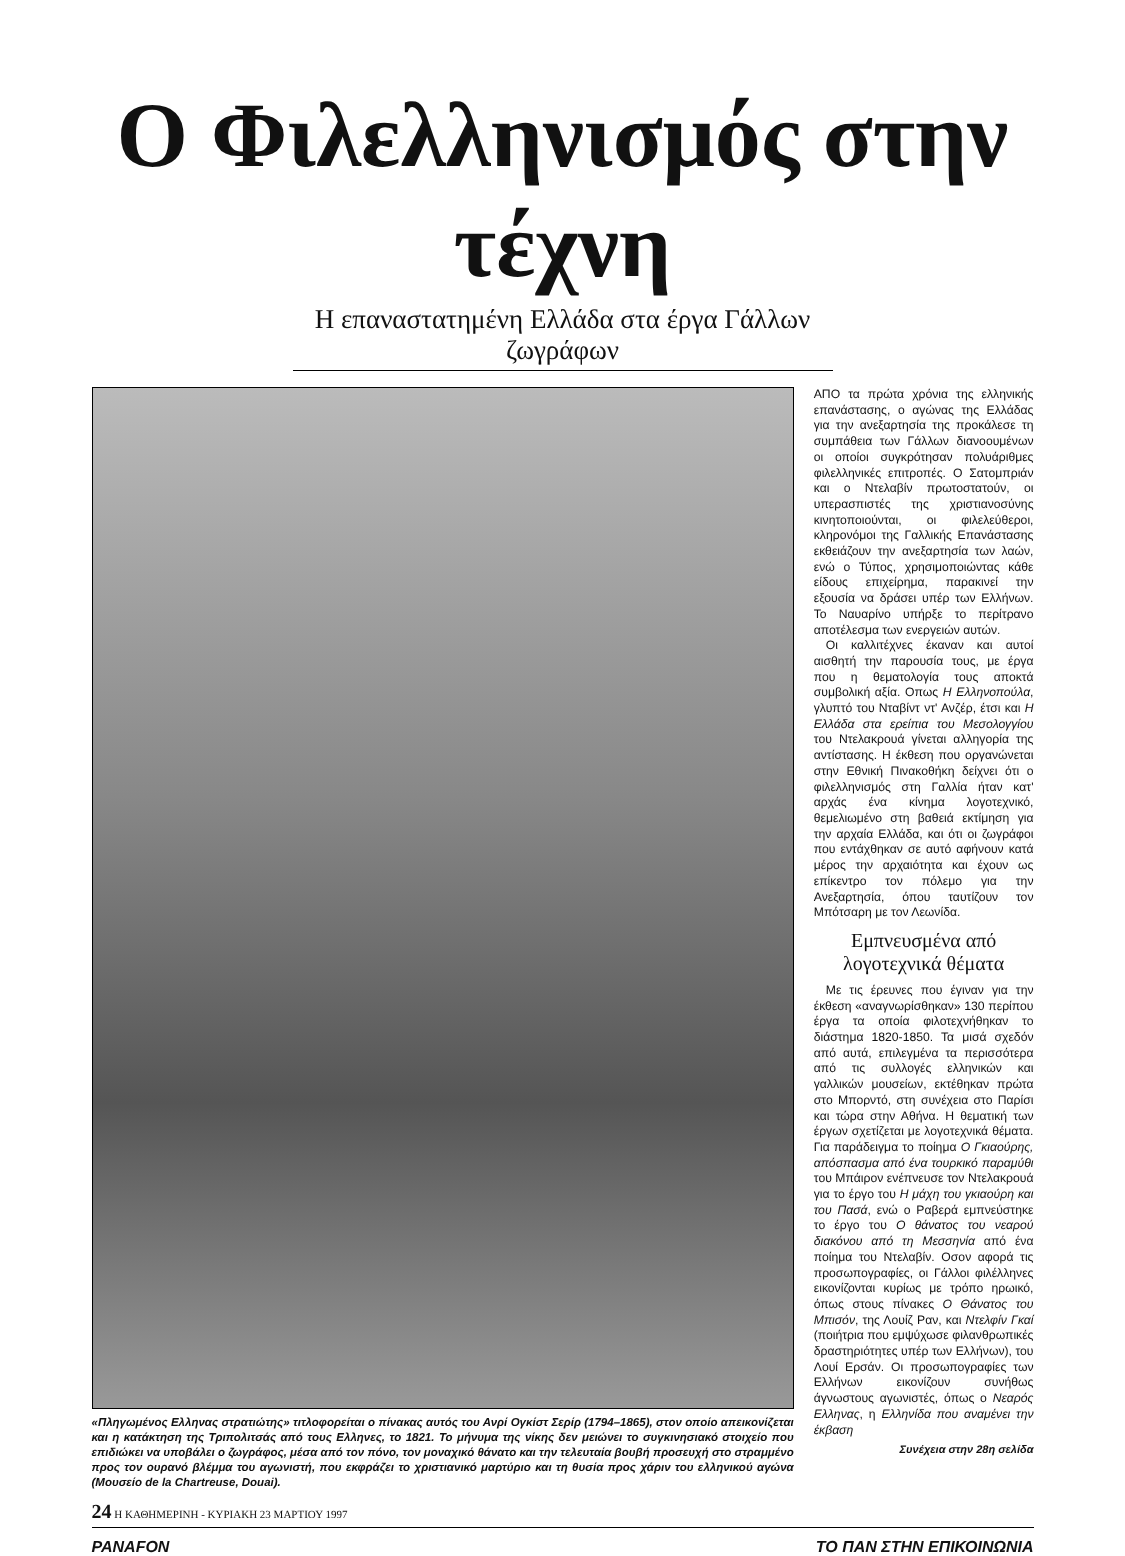Ο Φιλελληνισμός στην τέχνη
Η επαναστατημένη Ελλάδα στα έργα Γάλλων ζωγράφων
«Πληγωμένος Ελληνας στρατιώτης» τιτλοφορείται ο πίνακας αυτός του Ανρί Ογκίστ Σερίρ (1794–1865), στον οποίο απεικονίζεται και η κατάκτηση της Τριπολιτσάς από τους Ελληνες, το 1821. Το μήνυμα της νίκης δεν μειώνει το συγκινησιακό στοιχείο που επιδιώκει να υποβάλει ο ζωγράφος, μέσα από τον πόνο, τον μοναχικό θάνατο και την τελευταία βουβή προσευχή στο στραμμένο προς τον ουρανό βλέμμα του αγωνιστή, που εκφράζει το χριστιανικό μαρτύριο και τη θυσία προς χάριν του ελληνικού αγώνα (Μουσείο de la Chartreuse, Douai).
ΑΠΟ τα πρώτα χρόνια της ελληνικής επανάστασης, ο αγώνας της Ελλάδας για την ανεξαρτησία της προκάλεσε τη συμπάθεια των Γάλλων διανοουμένων οι οποίοι συγκρότησαν πολυάριθμες φιλελληνικές επιτροπές. Ο Σατομπριάν και ο Ντελαβίν πρωτοστατούν, οι υπερασπιστές της χριστιανοσύνης κινητοποιούνται, οι φιλελεύθεροι, κληρονόμοι της Γαλλικής Επανάστασης εκθειάζουν την ανεξαρτησία των λαών, ενώ ο Τύπος, χρησιμοποιώντας κάθε είδους επιχείρημα, παρακινεί την εξουσία να δράσει υπέρ των Ελλήνων. Το Ναυαρίνο υπήρξε το περίτρανο αποτέλεσμα των ενεργειών αυτών.
Οι καλλιτέχνες έκαναν και αυτοί αισθητή την παρουσία τους, με έργα που η θεματολογία τους αποκτά συμβολική αξία. Οπως Η Ελληνοπούλα, γλυπτό του Νταβίντ ντ' Ανζέρ, έτσι και Η Ελλάδα στα ερείπια του Μεσολογγίου του Ντελακρουά γίνεται αλληγορία της αντίστασης. Η έκθεση που οργανώνεται στην Εθνική Πινακοθήκη δείχνει ότι ο φιλελληνισμός στη Γαλλία ήταν κατ' αρχάς ένα κίνημα λογοτεχνικό, θεμελιωμένο στη βαθειά εκτίμηση για την αρχαία Ελλάδα, και ότι οι ζωγράφοι που εντάχθηκαν σε αυτό αφήνουν κατά μέρος την αρχαιότητα και έχουν ως επίκεντρο τον πόλεμο για την Ανεξαρτησία, όπου ταυτίζουν τον Μπότσαρη με τον Λεωνίδα.
Εμπνευσμένα από λογοτεχνικά θέματα
Με τις έρευνες που έγιναν για την έκθεση «αναγνωρίσθηκαν» 130 περίπου έργα τα οποία φιλοτεχνήθηκαν το διάστημα 1820-1850. Τα μισά σχεδόν από αυτά, επιλεγμένα τα περισσότερα από τις συλλογές ελληνικών και γαλλικών μουσείων, εκτέθηκαν πρώτα στο Μπορντό, στη συνέχεια στο Παρίσι και τώρα στην Αθήνα. Η θεματική των έργων σχετίζεται με λογοτεχνικά θέματα. Για παράδειγμα το ποίημα Ο Γκιαούρης, απόσπασμα από ένα τουρκικό παραμύθι του Μπάιρον ενέπνευσε τον Ντελακρουά για το έργο του Η μάχη του γκιαούρη και του Πασά, ενώ ο Ραβερά εμπνεύστηκε το έργο του Ο θάνατος του νεαρού διακόνου από τη Μεσσηνία από ένα ποίημα του Ντελαβίν. Οσον αφορά τις προσωπογραφίες, οι Γάλλοι φιλέλληνες εικονίζονται κυρίως με τρόπο ηρωικό, όπως στους πίνακες Ο Θάνατος του Μπισόν, της Λουίζ Ραν, και Ντελφίν Γκαί (ποιήτρια που εμψύχωσε φιλανθρωπικές δραστηριότητες υπέρ των Ελλήνων), του Λουί Ερσάν. Οι προσωπογραφίες των Ελλήνων εικονίζουν συνήθως άγνωστους αγωνιστές, όπως ο Νεαρός Ελληνας, η Ελληνίδα που αναμένει την έκβαση
Συνέχεια στην 28η σελίδα
24 Η ΚΑΘΗΜΕΡΙΝΗ - ΚΥΡΙΑΚΗ 23 ΜΑΡΤΙΟΥ 1997
PANAFON ΤΟ ΠΑΝ ΣΤΗΝ ΕΠΙΚΟΙΝΩΝΙΑ